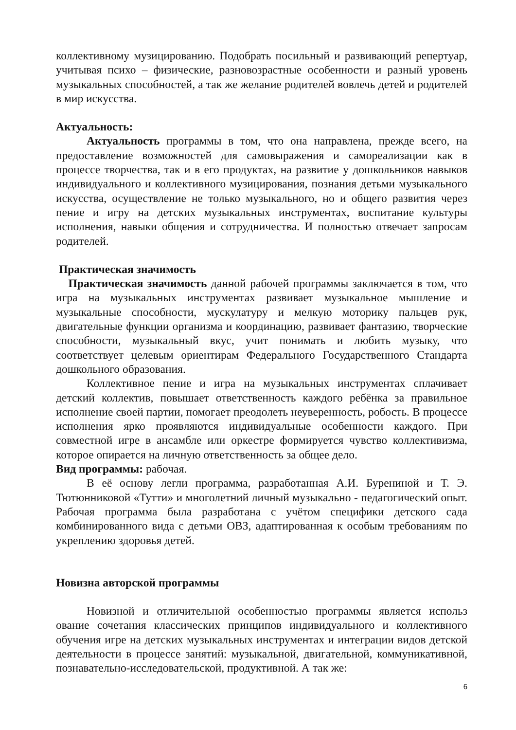коллективному музицированию. Подобрать посильный и развивающий репертуар, учитывая психо – физические, разновозрастные особенности и разный уровень музыкальных способностей, а так же желание родителей вовлечь детей и родителей в мир искусства.
Актуальность:
Актуальность программы в том, что она направлена, прежде всего, на предоставление возможностей для самовыражения и самореализации как в процессе творчества, так и в его продуктах, на развитие у дошкольников навыков индивидуального и коллективного музицирования, познания детьми музыкального искусства, осуществление не только музыкального, но и общего развития через пение и игру на детских музыкальных инструментах, воспитание культуры исполнения, навыки общения и сотрудничества. И полностью отвечает запросам родителей.
Практическая значимость
Практическая значимость данной рабочей программы заключается в том, что игра на музыкальных инструментах развивает музыкальное мышление и музыкальные способности, мускулатуру и мелкую моторику пальцев рук, двигательные функции организма и координацию, развивает фантазию, творческие способности, музыкальный вкус, учит понимать и любить музыку, что соответствует целевым ориентирам Федерального Государственного Стандарта дошкольного образования.
Коллективное пение и игра на музыкальных инструментах сплачивает детский коллектив, повышает ответственность каждого ребёнка за правильное исполнение своей партии, помогает преодолеть неуверенность, робость. В процессе исполнения ярко проявляются индивидуальные особенности каждого. При совместной игре в ансамбле или оркестре формируется чувство коллективизма, которое опирается на личную ответственность за общее дело.
Вид программы: рабочая.
В её основу легли программа, разработанная А.И. Бурениной и Т. Э. Тютюнниковой «Тутти» и многолетний личный музыкально - педагогический опыт. Рабочая программа была разработана с учётом специфики детского сада комбинированного вида с детьми ОВЗ, адаптированная к особым требованиям по укреплению здоровья детей.
Новизна авторской программы
Новизной и отличительной особенностью программы является использ ование сочетания классических принципов индивидуального и коллективного обучения игре на детских музыкальных инструментах и интеграции видов детской деятельности в процессе занятий: музыкальной, двигательной, коммуникативной, познавательно-исследовательской, продуктивной. А так же:
6